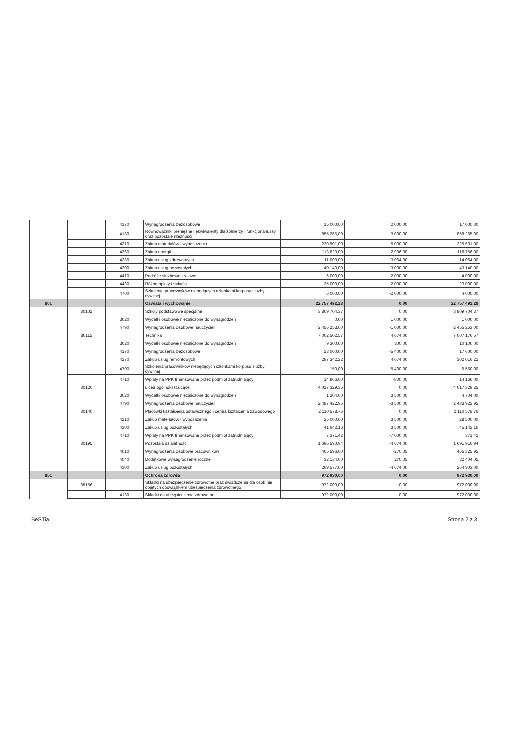| | | 4170 | Wynagrodzenia bezosobowe | 15 000,00 | 2 000,00 | 17 000,00 |
| | | 4180 | Równoważniki pieniężne i ekwiwalenty dla żołnierzy i funkcjonariuszy oraz pozostałe nleżności | 855 265,00 | 3 000,00 | 858 265,00 |
| | | 4210 | Zakup materiałów i wyposażenia | 230 501,00 | -5 000,00 | 225 501,00 |
| | | 4260 | Zakup energii | 113 820,00 | 2 936,00 | 116 756,00 |
| | | 4280 | Zakup usług zdrowotnych | 11 000,00 | 3 064,00 | 14 064,00 |
| | | 4300 | Zakup usług pozostałych | 40 140,00 | 3 000,00 | 43 140,00 |
| | | 4410 | Podróże służbowe krajowe | 6 000,00 | -2 000,00 | 4 000,00 |
| | | 4430 | Różne opłaty i składki | 25 000,00 | -2 000,00 | 23 000,00 |
| | | 4700 | Szkolenia pracowników niebędących członkami korpusu służby cywilnej | 6 000,00 | -2 000,00 | 4 000,00 |
| 801 | | | Oświata i wychowanie | 22 757 492,28 | 0,00 | 22 757 492,28 |
| | 80102 | | Szkoły podstawowe specjalne | 3 809 704,37 | 0,00 | 3 809 704,37 |
| | | 3020 | Wydatki osobowe niezaliczone do wynagrodzeń | 0,00 | 1 000,00 | 1 000,00 |
| | | 4790 | Wynagrodzenia osobowe nauczycieli | 2 456 253,00 | -1 000,00 | 2 455 253,00 |
| | 80115 | | Technika | 7 002 502,57 | 4 674,00 | 7 007 176,57 |
| | | 3020 | Wydatki osobowe niezaliczone do wynagrodzeń | 9 300,00 | 800,00 | 10 100,00 |
| | | 4170 | Wynagrodzenia bezosobowe | 23 000,00 | -5 400,00 | 17 600,00 |
| | | 4270 | Zakup usług remontowych | 297 342,22 | 4 674,00 | 302 016,22 |
| | | 4700 | Szkolenia pracowników niebędących członkami korpusu służby cywilnej | 150,00 | 5 400,00 | 5 550,00 |
| | | 4710 | Wpłaty na PPK finansowane przez podmiot zatrudniający | 14 966,00 | -800,00 | 14 166,00 |
| | 80120 | | Licea ogólnokształcące | 4 017 329,35 | 0,00 | 4 017 329,35 |
| | | 3020 | Wydatki osobowe niezaliczone do wynagrodzeń | 1 204,00 | 3 500,00 | 4 704,00 |
| | | 4790 | Wynagrodzenia osobowe nauczycieli | 2 487 422,95 | -3 500,00 | 2 483 922,95 |
| | 80140 | | Placówki kształcenia ustawicznego i centra kształcenia zawodowego | 2 110 578,76 | 0,00 | 2 110 578,76 |
| | | 4210 | Zakup materiałów i wyposażenia | 25 000,00 | 3 500,00 | 28 500,00 |
| | | 4300 | Zakup usług pozostałych | 41 642,16 | 3 500,00 | 45 142,16 |
| | | 4710 | Wpłaty na PPK finansowane przez podmiot zatrudniający | 7 371,42 | -7 000,00 | 371,42 |
| | 80195 | | Pozostała działalność | 1 696 590,94 | -4 674,00 | 1 691 916,94 |
| | | 4010 | Wynagrodzenia osobowe pracowników | 465 596,00 | -270,05 | 465 325,95 |
| | | 4040 | Dodatkowe wynagrodzenie roczne | 32 134,00 | 270,05 | 32 404,05 |
| | | 4300 | Zakup usług pozostałych | 269 577,00 | -4 674,00 | 264 903,00 |
| 851 | | | Ochrona zdrowia | 972 930,00 | 0,00 | 972 930,00 |
| | 85156 | | Składki na ubezpieczenie zdrowotne oraz świadczenia dla osób nie objętych obowiązkiem ubezpieczenia zdrowotnego | 972 000,00 | 0,00 | 972 000,00 |
| | | 4130 | Składki na ubezpieczenie zdrowotne | 972 000,00 | 0,00 | 972 000,00 |
BeSTia Strona 2 z 3